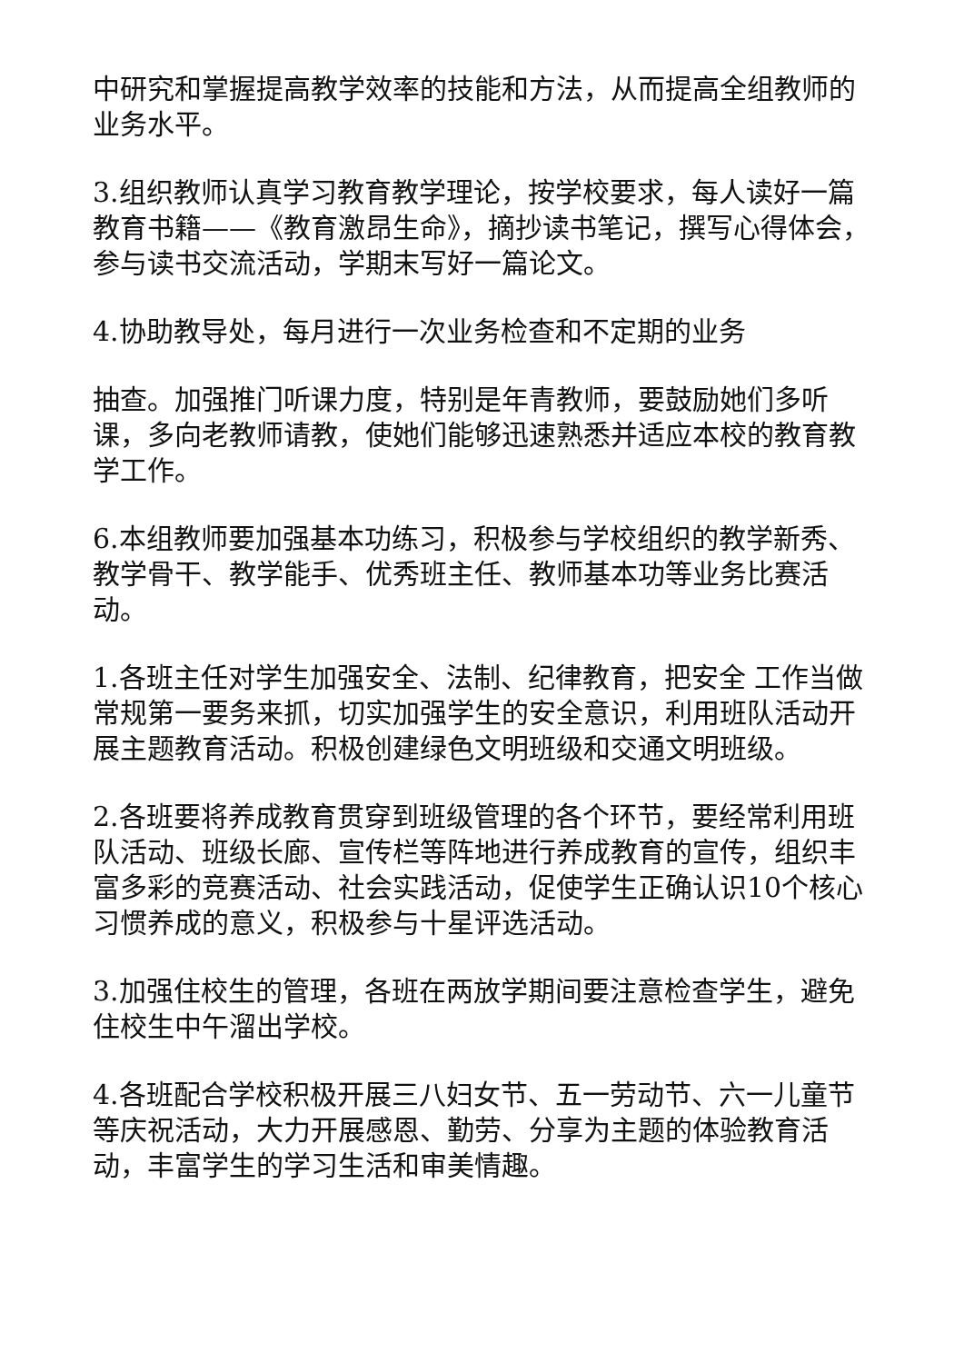中研究和掌握提高教学效率的技能和方法，从而提高全组教师的业务水平。
3.组织教师认真学习教育教学理论，按学校要求，每人读好一篇教育书籍——《教育激昂生命》，摘抄读书笔记，撰写心得体会，参与读书交流活动，学期末写好一篇论文。
4.协助教导处，每月进行一次业务检查和不定期的业务
抽查。加强推门听课力度，特别是年青教师，要鼓励她们多听课，多向老教师请教，使她们能够迅速熟悉并适应本校的教育教学工作。
6.本组教师要加强基本功练习，积极参与学校组织的教学新秀、教学骨干、教学能手、优秀班主任、教师基本功等业务比赛活动。
1.各班主任对学生加强安全、法制、纪律教育，把安全 工作当做常规第一要务来抓，切实加强学生的安全意识，利用班队活动开展主题教育活动。积极创建绿色文明班级和交通文明班级。
2.各班要将养成教育贯穿到班级管理的各个环节，要经常利用班队活动、班级长廊、宣传栏等阵地进行养成教育的宣传，组织丰富多彩的竞赛活动、社会实践活动，促使学生正确认识10个核心习惯养成的意义，积极参与十星评选活动。
3.加强住校生的管理，各班在两放学期间要注意检查学生，避免住校生中午溜出学校。
4.各班配合学校积极开展三八妇女节、五一劳动节、六一儿童节等庆祝活动，大力开展感恩、勤劳、分享为主题的体验教育活动，丰富学生的学习生活和审美情趣。